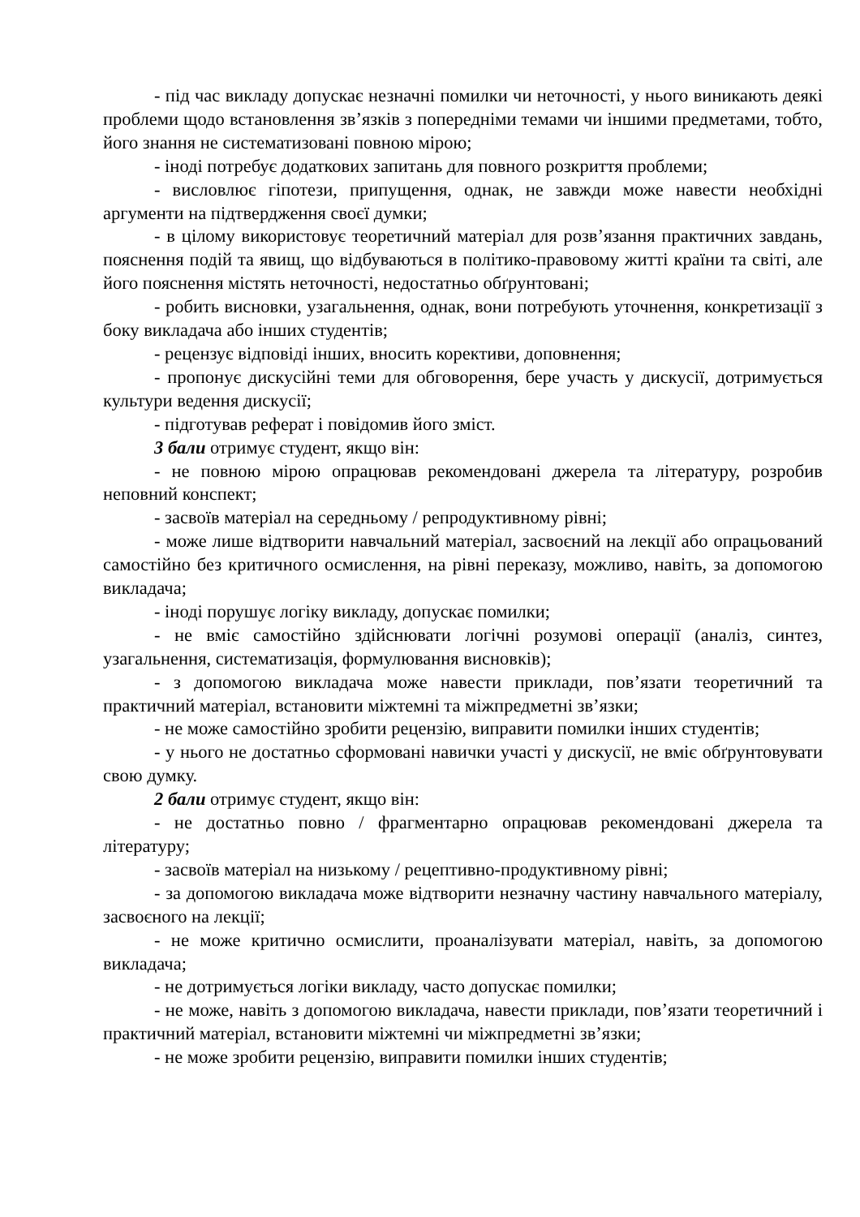- під час викладу допускає незначні помилки чи неточності, у нього виникають деякі проблеми щодо встановлення зв’язків з попередніми темами чи іншими предметами, тобто, його знання не систематизовані повною мірою;
- іноді потребує додаткових запитань для повного розкриття проблеми;
- висловлює гіпотези, припущення, однак, не завжди може навести необхідні аргументи на підтвердження своєї думки;
- в цілому використовує теоретичний матеріал для розв’язання практичних завдань, пояснення подій та явищ, що відбуваються в політико-правовому житті країни та світі, але його пояснення містять неточності, недостатньо обґрунтовані;
- робить висновки, узагальнення, однак, вони потребують уточнення, конкретизації з боку викладача або інших студентів;
- рецензує відповіді інших, вносить корективи, доповнення;
- пропонує дискусійні теми для обговорення, бере участь у дискусії, дотримується культури ведення дискусії;
- підготував реферат і повідомив його зміст.
3 бали отримує студент, якщо він:
- не повною мірою опрацював рекомендовані джерела та літературу, розробив неповний конспект;
- засвоїв матеріал на середньому / репродуктивному рівні;
- може лише відтворити навчальний матеріал, засвоєний на лекції або опрацьований самостійно без критичного осмислення, на рівні переказу, можливо, навіть, за допомогою викладача;
- іноді порушує логіку викладу, допускає помилки;
- не вміє самостійно здійснювати логічні розумові операції (аналіз, синтез, узагальнення, систематизація, формулювання висновків);
- з допомогою викладача може навести приклади, пов’язати теоретичний та практичний матеріал, встановити міжтемні та міжпредметні зв’язки;
- не може самостійно зробити рецензію, виправити помилки інших студентів;
- у нього не достатньо сформовані навички участі у дискусії, не вміє обґрунтовувати свою думку.
2 бали отримує студент, якщо він:
- не достатньо повно / фрагментарно опрацював рекомендовані джерела та літературу;
- засвоїв матеріал на низькому / рецептивно-продуктивному рівні;
- за допомогою викладача може відтворити незначну частину навчального матеріалу, засвоєного на лекції;
- не може критично осмислити, проаналізувати матеріал, навіть, за допомогою викладача;
- не дотримується логіки викладу, часто допускає помилки;
- не може, навіть з допомогою викладача, навести приклади, пов’язати теоретичний і практичний матеріал, встановити міжтемні чи міжпредметні зв’язки;
- не може зробити рецензію, виправити помилки інших студентів;